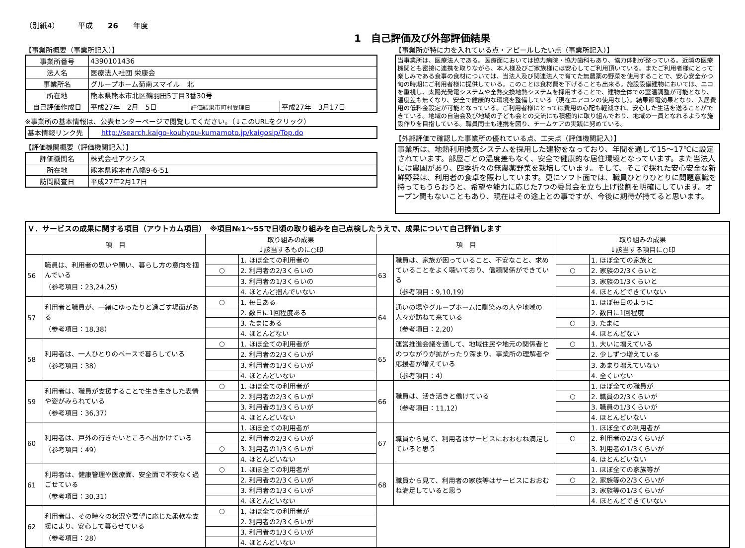（別紙4）　　　平成　　26　　年度
1　自己評価及び外部評価結果
【事業所概要（事業所記入）】
| 事業所番号 | 4390101436 | | |
| 法人名 | 医療法人社団 栄康会 | | |
| 事業所名 | グループホーム菊南スマイル 北 | | |
| 所在地 | 熊本県熊本市北区鶴羽田5丁目3番30号 | | |
| 自己評価作成日 | 平成27年 2月 5日 | 評価結果市町村受理日 | 平成27年 3月17日 |
※事業所の基本情報は、公表センターページで閲覧してください。（↓このURLをクリック）
| 基本情報リンク先 | http://search.kaigo-kouhyou-kumamoto.jp/kaigosip/Top.do |
【評価機関概要（評価機関記入）】
| 評価機関名 | 株式会社アクシス |
| 所在地 | 熊本県熊本市八幡9-6-51 |
| 訪問調査日 | 平成27年2月17日 |
【事業所が特に力を入れている点・アピールしたい点（事業所記入）】
当事業所は、医療法人である。医療面においては協力病院・協力歯科もあり、協力体制が整っている。近隣の医療機関とも密接に連携を取りながら、本人様及びご家族様には安心してご利用頂いている。またご利用者様にとって楽しみである食事の食材については、当法人及び関連法人で育てた無農薬の野菜を使用することで、安心安全かつ旬の時期にご利用者様に提供している。このことは食材費を下げることも出来る。施設設備建物においては、エコを重視し、太陽光発電システムや全熱交換地熱システムを採用することで、建物全体での室温調整が可能となり、温度差も無くなり、安全で健康的な環境を整備している（現在エアコンの使用なし）。結果節電効果となり、入居費用の低料金設定が可能となっている。ご利用者様にとっては費用の心配も軽減され、安心した生活を送ることができている。地域の自治会及び地域の子ども会との交流にも積極的に取り組んでおり、地域の一員となれるような施設作りを目指している。職員同士も連携を図り、チームケアの実践に努めている。
【外部評価で確認した事業所の優れている点、工夫点（評価機関記入）】
事業所は、地熱利用換気システムを採用した建物をなっており、年間を通して15～17℃に設定されています。部屋ごとの温度差もなく、安全で健康的な居住環境となっています。また当法人には農園があり、四季折々の無農薬野菜を栽培しています。そして、そこで採れた安心安全な新鮮野菜は、利用者の食卓を賑わしています。更にソフト面では、職員ひとりひとりに問題意識を持ってもうらおうと、希望や能力に応じた7つの委員会を立ち上げ役割を明確にしています。オープン間もないこともあり、現在はその途上との事ですが、今後に期待が持てると思います。
| Ｖ．サービスの成果に関する項目（アウトカム項目） ※項目№1～55で日頃の取り組みを自己点検したうえで、成果について自己評価します | | | | | | | |
| 項 目 | | 取り組みの成果 ↓該当するものに○印 | | 項 目 | | 取り組みの成果 ↓該当する項目に○印 | |
| 56 | 職員は、利用者の思いや願い、暮らし方の意向を掴んでいる （参考項目：23,24,25） | | 1. ほぼ全ての利用者の | 63 | 職員は、家族が困っていること、不安なこと、求めていることをよく聴いており、信頼関係ができている （参考項目：9,10,19） | | 1. ほぼ全ての家族と |
| | | ○ | 2. 利用者の2/3くらいの | | | ○ | 2. 家族の2/3くらいと |
| | | | 3. 利用者の1/3くらいの | | | | 3. 家族の1/3くらいと |
| | | | 4. ほとんど掴んでいない | | | | 4. ほとんどできていない |
| 57 | 利用者と職員が、一緒にゆったりと過ごす場面がある （参考項目：18,38） | ○ | 1. 毎日ある | 64 | 通いの場やグループホームに馴染みの人や地域の人々が訪ねて来ている （参考項目：2,20） | | 1. ほぼ毎日のように |
| | | | 2. 数日に1回程度ある | | | | 2. 数日に1回程度 |
| | | | 3. たまにある | | | ○ | 3. たまに |
| | | | 4. ほとんどない | | | | 4. ほとんどない |
| 58 | 利用者は、一人ひとりのペースで暮らしている （参考項目：38） | ○ | 1. ほぼ全ての利用者が | 65 | 運営推進会議を通して、地域住民や地元の関係者とのつながりが拡がったり深まり、事業所の理解者や応援者が増えている （参考項目：4） | ○ | 1. 大いに増えている |
| | | | 2. 利用者の2/3くらいが | | | | 2. 少しずつ増えている |
| | | | 3. 利用者の1/3くらいが | | | | 3. あまり増えていない |
| | | | 4. ほとんどいない | | | | 4. 全くいない |
| 59 | 利用者は、職員が支援することで生き生きした表情や姿がみられている （参考項目：36,37） | ○ | 1. ほぼ全ての利用者が | 66 | 職員は、活き活きと働けている （参考項目：11,12） | | 1. ほぼ全ての職員が |
| | | | 2. 利用者の2/3くらいが | | | ○ | 2. 職員の2/3くらいが |
| | | | 3. 利用者の1/3くらいが | | | | 3. 職員の1/3くらいが |
| | | | 4. ほとんどいない | | | | 4. ほとんどいない |
| 60 | 利用者は、戸外の行きたいところへ出かけている （参考項目：49） | | 1. ほぼ全ての利用者が | 67 | 職員から見て、利用者はサービスにおおむね満足していると思う | | 1. ほぼ全ての利用者が |
| | | | 2. 利用者の2/3くらいが | | | ○ | 2. 利用者の2/3くらいが |
| | | ○ | 3. 利用者の1/3くらいが | | | | 3. 利用者の1/3くらいが |
| | | | 4. ほとんどいない | | | | 4. ほとんどいない |
| 61 | 利用者は、健康管理や医療面、安全面で不安なく過ごせている （参考項目：30,31） | ○ | 1. ほぼ全ての利用者が | 68 | 職員から見て、利用者の家族等はサービスにおおむね満足していると思う | | 1. ほぼ全ての家族等が |
| | | | 2. 利用者の2/3くらいが | | | ○ | 2. 家族等の2/3くらいが |
| | | | 3. 利用者の1/3くらいが | | | | 3. 家族等の1/3くらいが |
| | | | 4. ほとんどいない | | | | 4. ほとんどできていない |
| 62 | 利用者は、その時々の状況や要望に応じた柔軟な支援により、安心して暮らせている （参考項目：28） | ○ | 1. ほぼ全ての利用者が | | | | |
| | | | 2. 利用者の2/3くらいが | | | | |
| | | | 3. 利用者の1/3くらいが | | | | |
| | | | 4. ほとんどいない | | | | |